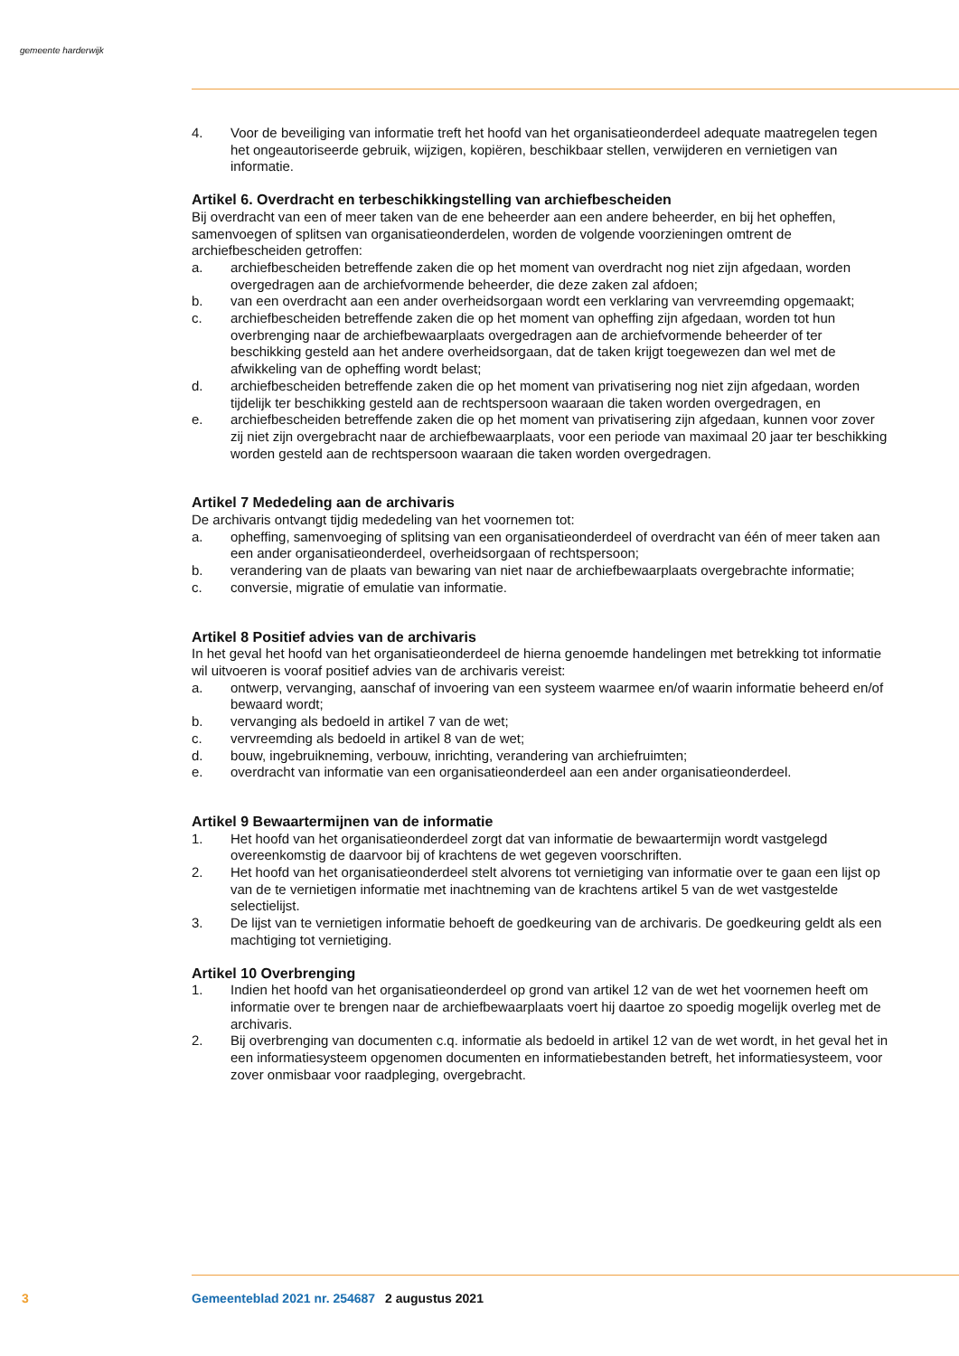gemeente harderwijk
4. Voor de beveiliging van informatie treft het hoofd van het organisatieonderdeel adequate maatregelen tegen het ongeautoriseerde gebruik, wijzigen, kopiëren, beschikbaar stellen, verwijderen en vernietigen van informatie.
Artikel 6. Overdracht en terbeschikkingstelling van archiefbescheiden
Bij overdracht van een of meer taken van de ene beheerder aan een andere beheerder, en bij het opheffen, samenvoegen of splitsen van organisatieonderdelen, worden de volgende voorzieningen omtrent de archiefbescheiden getroffen:
a. archiefbescheiden betreffende zaken die op het moment van overdracht nog niet zijn afgedaan, worden overgedragen aan de archiefvormende beheerder, die deze zaken zal afdoen;
b. van een overdracht aan een ander overheidsorgaan wordt een verklaring van vervreemding opgemaakt;
c. archiefbescheiden betreffende zaken die op het moment van opheffing zijn afgedaan, worden tot hun overbrenging naar de archiefbewaarplaats overgedragen aan de archiefvormende beheerder of ter beschikking gesteld aan het andere overheidsorgaan, dat de taken krijgt toegewezen dan wel met de afwikkeling van de opheffing wordt belast;
d. archiefbescheiden betreffende zaken die op het moment van privatisering nog niet zijn afgedaan, worden tijdelijk ter beschikking gesteld aan de rechtspersoon waaraan die taken worden overgedragen, en
e. archiefbescheiden betreffende zaken die op het moment van privatisering zijn afgedaan, kunnen voor zover zij niet zijn overgebracht naar de archiefbewaarplaats, voor een periode van maximaal 20 jaar ter beschikking worden gesteld aan de rechtspersoon waaraan die taken worden overgedragen.
Artikel 7 Mededeling aan de archivaris
De archivaris ontvangt tijdig mededeling van het voornemen tot:
a. opheffing, samenvoeging of splitsing van een organisatieonderdeel of overdracht van één of meer taken aan een ander organisatieonderdeel, overheidsorgaan of rechtspersoon;
b. verandering van de plaats van bewaring van niet naar de archiefbewaarplaats overgebrachte informatie;
c. conversie, migratie of emulatie van informatie.
Artikel 8 Positief advies van de archivaris
In het geval het hoofd van het organisatieonderdeel de hierna genoemde handelingen met betrekking tot informatie wil uitvoeren is vooraf positief advies van de archivaris vereist:
a. ontwerp, vervanging, aanschaf of invoering van een systeem waarmee en/of waarin informatie beheerd en/of bewaard wordt;
b. vervanging als bedoeld in artikel 7 van de wet;
c. vervreemding als bedoeld in artikel 8 van de wet;
d. bouw, ingebruikneming, verbouw, inrichting, verandering van archiefruimten;
e. overdracht van informatie van een organisatieonderdeel aan een ander organisatieonderdeel.
Artikel 9 Bewaartermijnen van de informatie
1. Het hoofd van het organisatieonderdeel zorgt dat van informatie de bewaartermijn wordt vastgelegd overeenkomstig de daarvoor bij of krachtens de wet gegeven voorschriften.
2. Het hoofd van het organisatieonderdeel stelt alvorens tot vernietiging van informatie over te gaan een lijst op van de te vernietigen informatie met inachtneming van de krachtens artikel 5 van de wet vastgestelde selectielijst.
3. De lijst van te vernietigen informatie behoeft de goedkeuring van de archivaris. De goedkeuring geldt als een machtiging tot vernietiging.
Artikel 10 Overbrenging
1. Indien het hoofd van het organisatieonderdeel op grond van artikel 12 van de wet het voornemen heeft om informatie over te brengen naar de archiefbewaarplaats voert hij daartoe zo spoedig mogelijk overleg met de archivaris.
2. Bij overbrenging van documenten c.q. informatie als bedoeld in artikel 12 van de wet wordt, in het geval het in een informatiesysteem opgenomen documenten en informatiebestanden betreft, het informatiesysteem, voor zover onmisbaar voor raadpleging, overgebracht.
3 Gemeenteblad 2021 nr. 254687 2 augustus 2021